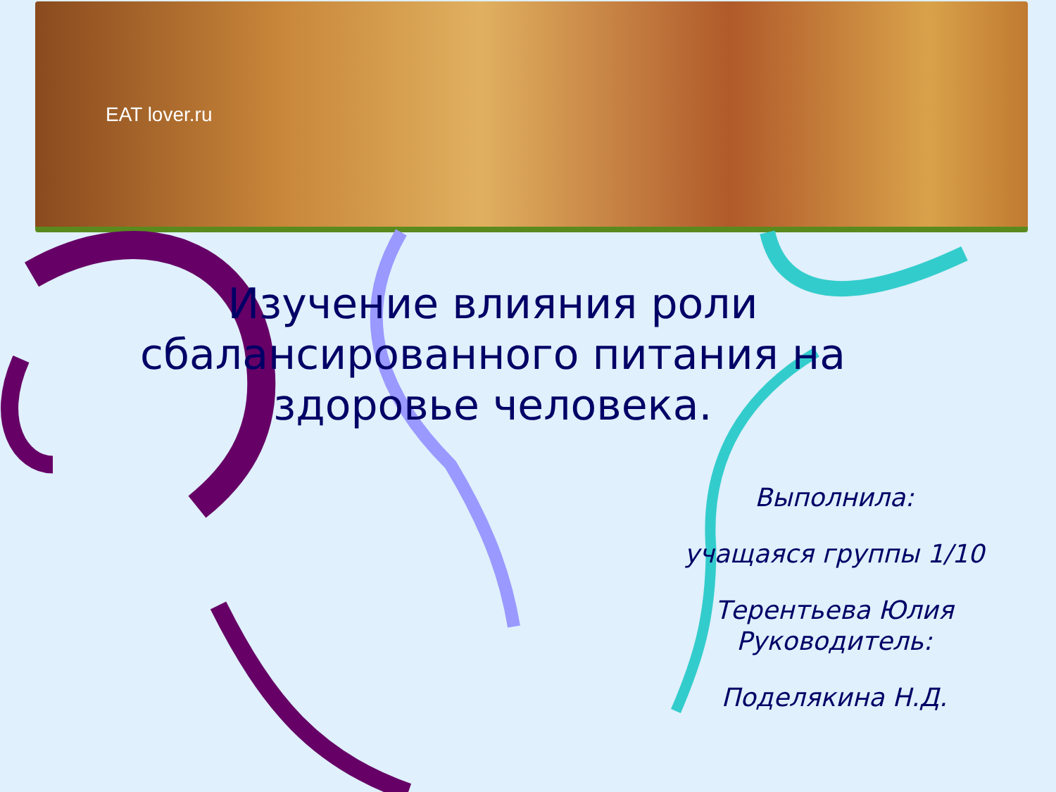EAT lover.ru
Изучение влияния роли сбалансированного питания на здоровье человека.
Выполнила:
учащаяся группы 1/10
Терентьева Юлия
Руководитель:
Поделякина Н.Д.